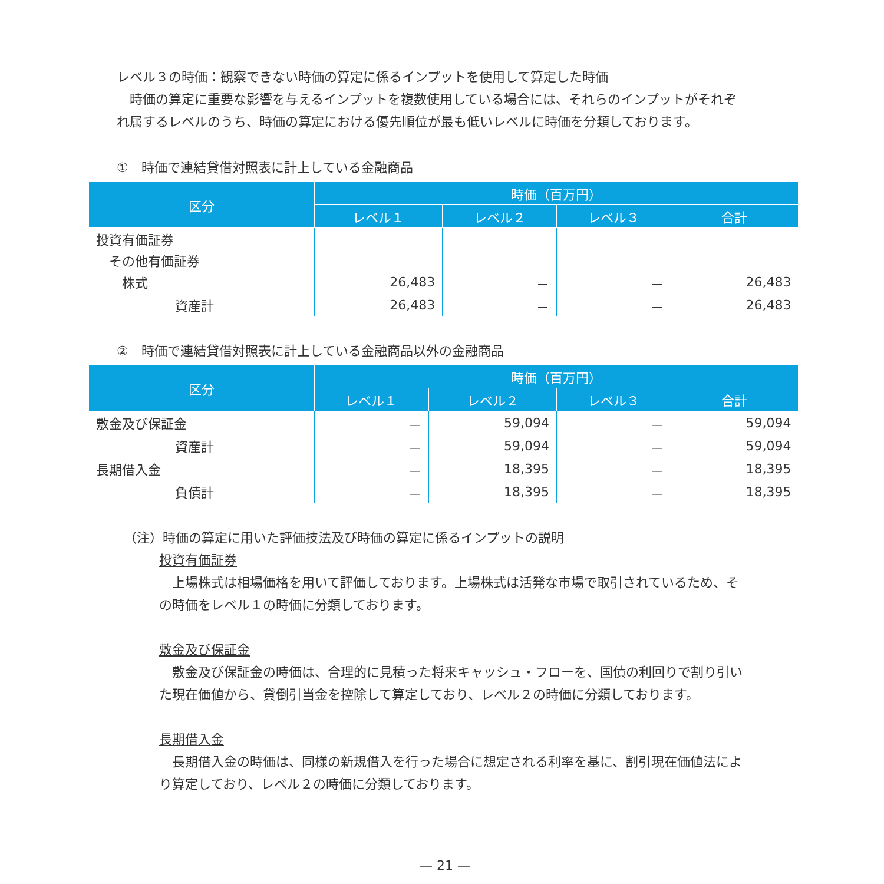レベル３の時価：観察できない時価の算定に係るインプットを使用して算定した時価
　時価の算定に重要な影響を与えるインプットを複数使用している場合には、それらのインプットがそれぞ
れ属するレベルのうち、時価の算定における優先順位が最も低いレベルに時価を分類しております。
①　時価で連結貸借対照表に計上している金融商品
| 区分 | 時価（百万円） | | | |
| --- | --- | --- | --- | --- |
| | レベル１ | レベル２ | レベル３ | 合計 |
| 投資有価証券 | | | | |
| その他有価証券 | | | | |
| 株式 | 26,483 | － | － | 26,483 |
| 資産計 | 26,483 | － | － | 26,483 |
②　時価で連結貸借対照表に計上している金融商品以外の金融商品
| 区分 | 時価（百万円） | | | |
| --- | --- | --- | --- | --- |
| | レベル１ | レベル２ | レベル３ | 合計 |
| 敷金及び保証金 | － | 59,094 | － | 59,094 |
| 資産計 | － | 59,094 | － | 59,094 |
| 長期借入金 | － | 18,395 | － | 18,395 |
| 負債計 | － | 18,395 | － | 18,395 |
（注）時価の算定に用いた評価技法及び時価の算定に係るインプットの説明
投資有価証券
　上場株式は相場価格を用いて評価しております。上場株式は活発な市場で取引されているため、そ
の時価をレベル１の時価に分類しております。
敷金及び保証金
　敷金及び保証金の時価は、合理的に見積った将来キャッシュ・フローを、国債の利回りで割り引い
た現在価値から、貸倒引当金を控除して算定しており、レベル２の時価に分類しております。
長期借入金
　長期借入金の時価は、同様の新規借入を行った場合に想定される利率を基に、割引現在価値法によ
り算定しており、レベル２の時価に分類しております。
— 21 —